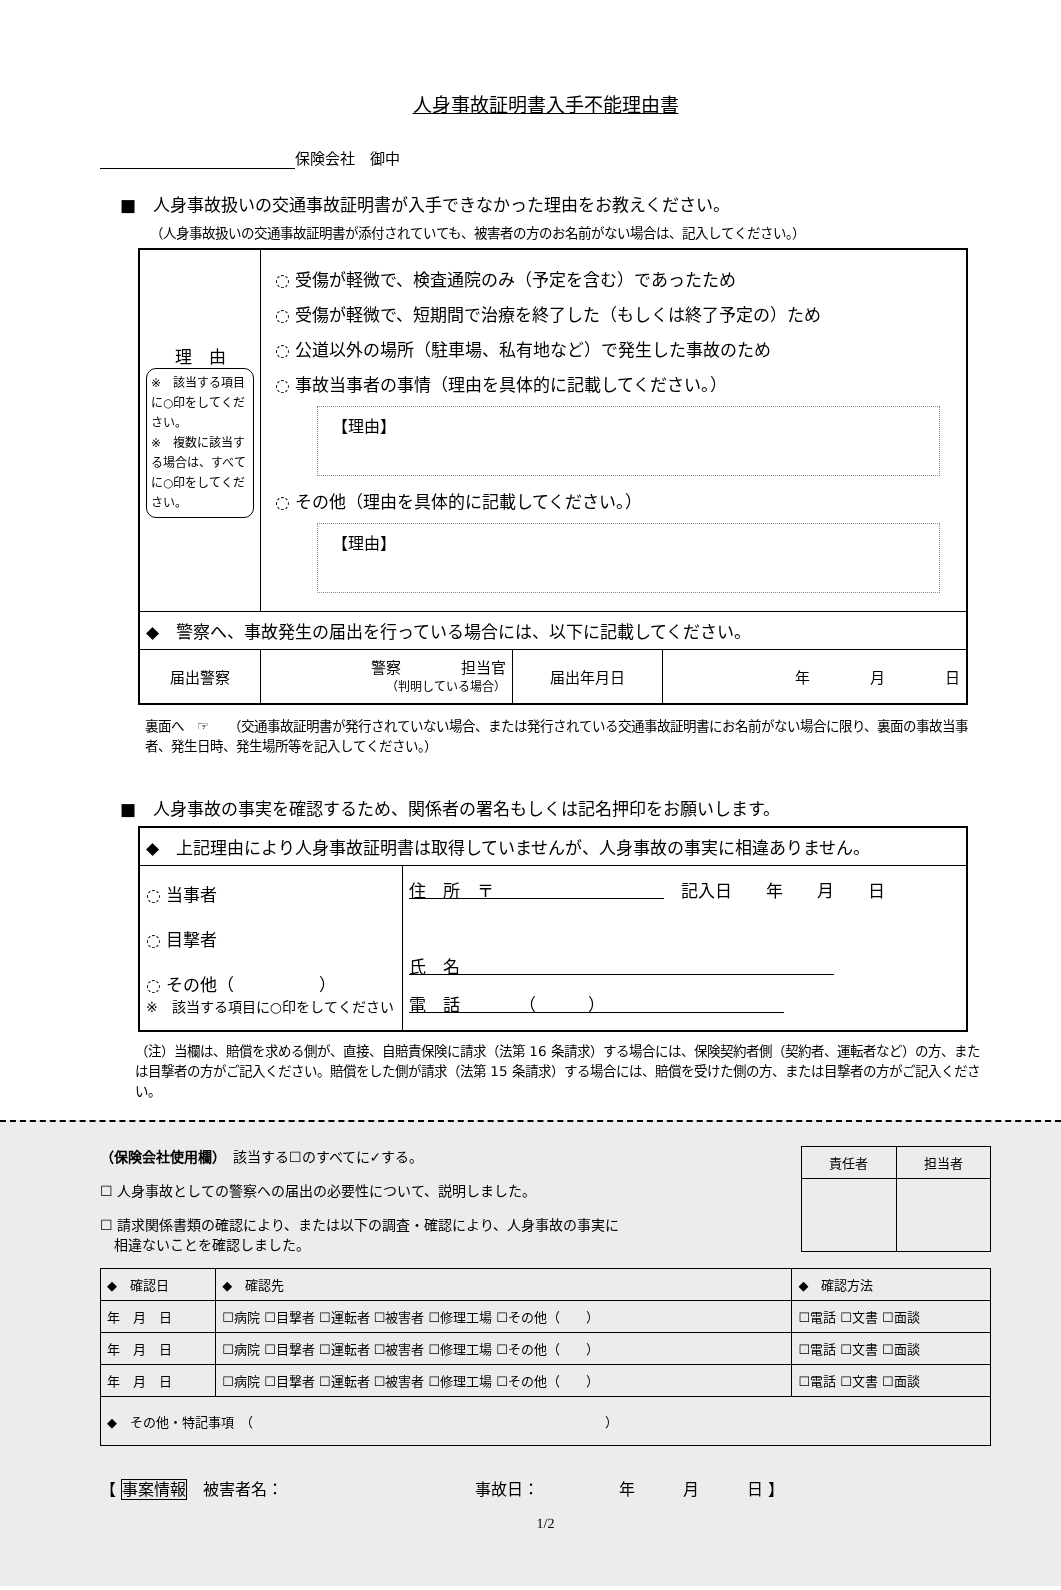人身事故証明書入手不能理由書
保険会社　御中
■　人身事故扱いの交通事故証明書が入手できなかった理由をお教えください。
（人身事故扱いの交通事故証明書が添付されていても、被害者の方のお名前がない場合は、記入してください。）
| 理 由 ※ 該当する項目に○印をしてください。 ※ 複数に該当する場合は、すべてに○印をしてください。 | ◌ 受傷が軽微で、検査通院のみ（予定を含む）であったため ◌ 受傷が軽微で、短期間で治療を終了した（もしくは終了予定の）ため ◌ 公道以外の場所（駐車場、私有地など）で発生した事故のため ◌ 事故当事者の事情（理由を具体的に記載してください。） 【理由】 ◌ その他（理由を具体的に記載してください。） 【理由】 | | |
| ◆ 警察へ、事故発生の届出を行っている場合には、以下に記載してください。 | | | |
| 届出警察 | 警察 担当官 （判明している場合） | 届出年月日 | 年 月 日 |
裏面へ　☞　　（交通事故証明書が発行されていない場合、または発行されている交通事故証明書にお名前がない場合に限り、裏面の事故当事者、発生日時、発生場所等を記入してください。）
■　人身事故の事実を確認するため、関係者の署名もしくは記名押印をお願いします。
| ◆ 上記理由により人身事故証明書は取得していませんが、人身事故の事実に相違ありません。 | |
| ◌ 当事者 ◌ 目撃者 ◌ その他（ ） ※ 該当する項目に○印をしてください | 住 所 〒 記入日 年 月 日 氏 名 電 話 （ ） |
（注）当欄は、賠償を求める側が、直接、自賠責保険に請求（法第 16 条請求）する場合には、保険契約者側（契約者、運転者など）の方、または目撃者の方がご記入ください。賠償をした側が請求（法第 15 条請求）する場合には、賠償を受けた側の方、または目撃者の方がご記入ください。
| 責任者 | 担当者 |
（保険会社使用欄）　該当する☐のすべてに✓する。
☐ 人身事故としての警察への届出の必要性について、説明しました。
☐ 請求関係書類の確認により、または以下の調査・確認により、人身事故の事実に
　相違ないことを確認しました。
| ◆ 確認日 | ◆ 確認先 | ◆ 確認方法 |
| 年 月 日 | ☐病院 ☐目撃者 ☐運転者 ☐被害者 ☐修理工場 ☐その他（ ） | ☐電話 ☐文書 ☐面談 |
| 年 月 日 | ☐病院 ☐目撃者 ☐運転者 ☐被害者 ☐修理工場 ☐その他（ ） | ☐電話 ☐文書 ☐面談 |
| 年 月 日 | ☐病院 ☐目撃者 ☐運転者 ☐被害者 ☐修理工場 ☐その他（ ） | ☐電話 ☐文書 ☐面談 |
| ◆ その他・特記事項 （ ） | | |
【 事案情報　被害者名：　　　　　　　　　　　　事故日：　　　　　年　　　月　　　日 】
1/2